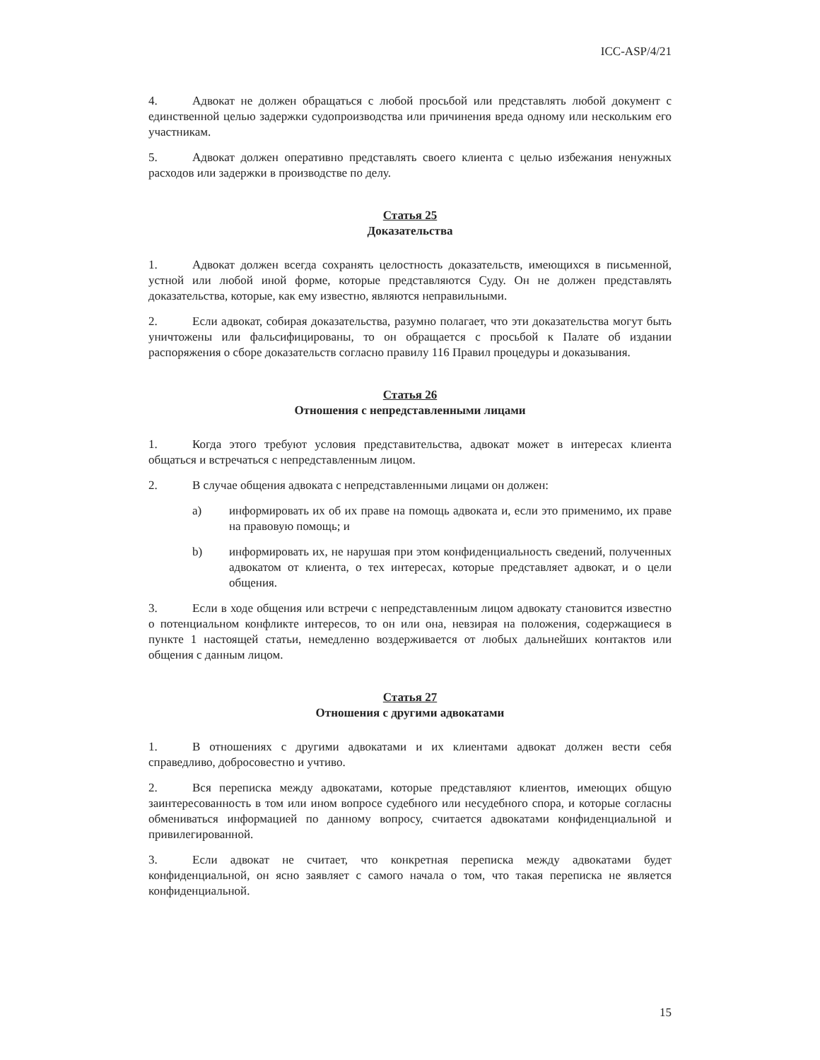ICC-ASP/4/21
4. Адвокат не должен обращаться с любой просьбой или представлять любой документ с единственной целью задержки судопроизводства или причинения вреда одному или нескольким его участникам.
5. Адвокат должен оперативно представлять своего клиента с целью избежания ненужных расходов или задержки в производстве по делу.
Статья 25
Доказательства
1. Адвокат должен всегда сохранять целостность доказательств, имеющихся в письменной, устной или любой иной форме, которые представляются Суду. Он не должен представлять доказательства, которые, как ему известно, являются неправильными.
2. Если адвокат, собирая доказательства, разумно полагает, что эти доказательства могут быть уничтожены или фальсифицированы, то он обращается с просьбой к Палате об издании распоряжения о сборе доказательств согласно правилу 116 Правил процедуры и доказывания.
Статья 26
Отношения с непредставленными лицами
1. Когда этого требуют условия представительства, адвокат может в интересах клиента общаться и встречаться с непредставленным лицом.
2. В случае общения адвоката с непредставленными лицами он должен:
a) информировать их об их праве на помощь адвоката и, если это применимо, их праве на правовую помощь; и
b) информировать их, не нарушая при этом конфиденциальность сведений, полученных адвокатом от клиента, о тех интересах, которые представляет адвокат, и о цели общения.
3. Если в ходе общения или встречи с непредставленным лицом адвокату становится известно о потенциальном конфликте интересов, то он или она, невзирая на положения, содержащиеся в пункте 1 настоящей статьи, немедленно воздерживается от любых дальнейших контактов или общения с данным лицом.
Статья 27
Отношения с другими адвокатами
1. В отношениях с другими адвокатами и их клиентами адвокат должен вести себя справедливо, добросовестно и учтиво.
2. Вся переписка между адвокатами, которые представляют клиентов, имеющих общую заинтересованность в том или ином вопросе судебного или несудебного спора, и которые согласны обмениваться информацией по данному вопросу, считается адвокатами конфиденциальной и привилегированной.
3. Если адвокат не считает, что конкретная переписка между адвокатами будет конфиденциальной, он ясно заявляет с самого начала о том, что такая переписка не является конфиденциальной.
15